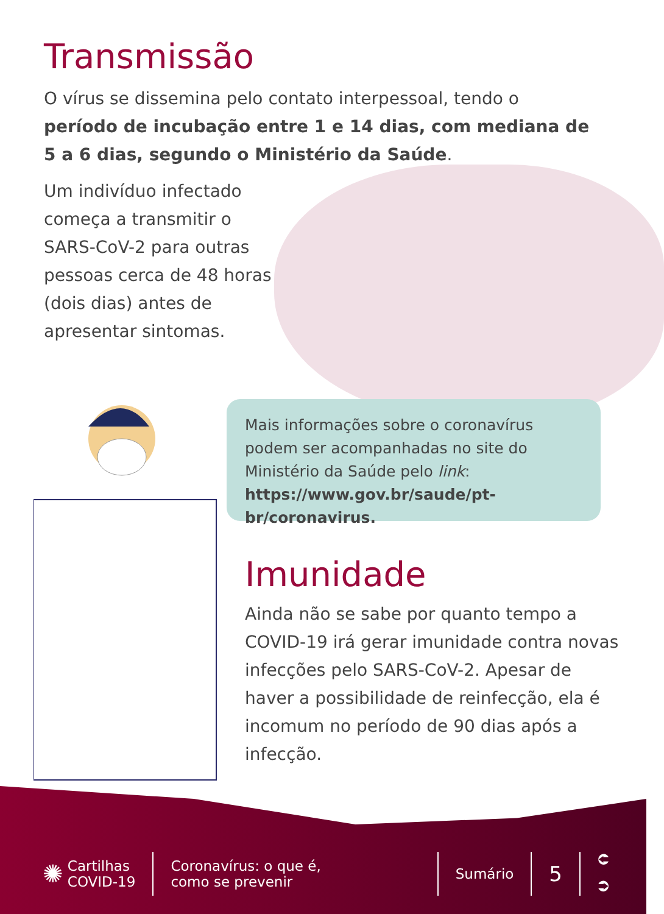Transmissão
O vírus se dissemina pelo contato interpessoal, tendo o período de incubação entre 1 e 14 dias, com mediana de 5 a 6 dias, segundo o Ministério da Saúde.
Um indivíduo infectado começa a transmitir o SARS-CoV-2 para outras pessoas cerca de 48 horas (dois dias) antes de apresentar sintomas.
Mais informações sobre o coronavírus podem ser acompanhadas no site do Ministério da Saúde pelo link: https://www.gov.br/saude/pt-br/coronavirus.
Imunidade
Ainda não se sabe por quanto tempo a COVID-19 irá gerar imunidade contra novas infecções pelo SARS-CoV-2. Apesar de haver a possibilidade de reinfecção, ela é incomum no período de 90 dias após a infecção.
✺ Cartilhas
COVID-19
Coronavírus: o que é,
como se prevenir
Sumário
5
⮈
⮊